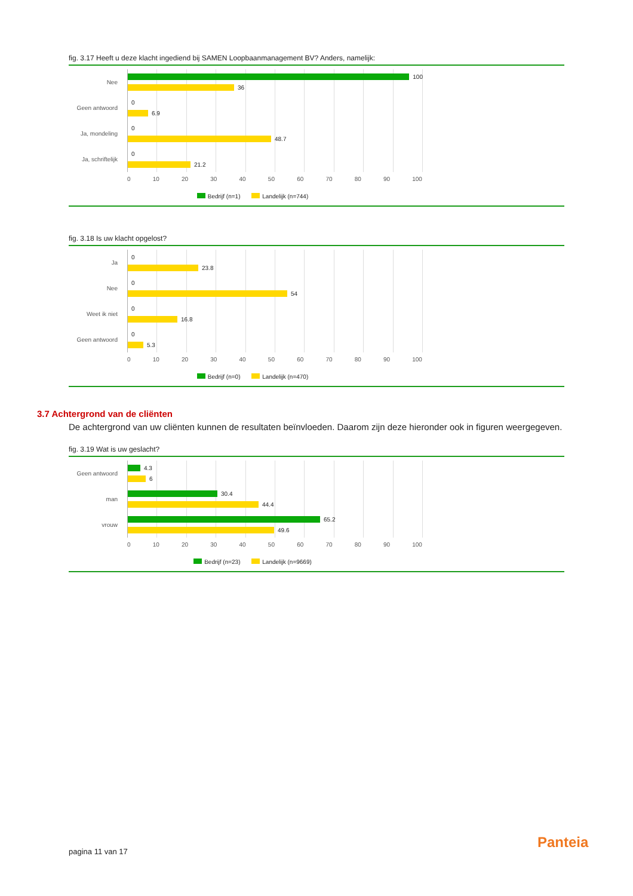fig. 3.17 Heeft u deze klacht ingediend bij SAMEN Loopbaanmanagement BV? Anders, namelijk:
Nee
100
36
Geen antwoord
0
6.9
Ja, mondeling
0
48.7
Ja, schriftelijk
0
21.2
0 10 20 30 40 50 60 70 80 90 100
Bedrijf (n=1) Landelijk (n=744)
fig. 3.18 Is uw klacht opgelost?
Ja
0
23.8
Nee
0
54
Weet ik niet
0
16.8
Geen antwoord
0
5.3
0 10 20 30 40 50 60 70 80 90 100
Bedrijf (n=0) Landelijk (n=470)
3.7 Achtergrond van de cliënten
De achtergrond van uw cliënten kunnen de resultaten beïnvloeden. Daarom zijn deze hieronder ook in figuren weergegeven.
fig. 3.19 Wat is uw geslacht?
Geen antwoord
4.3
6
man
30.4
44.4
vrouw
65.2
49.6
0 10 20 30 40 50 60 70 80 90 100
Bedrijf (n=23) Landelijk (n=9669)
pagina 11 van 17
Panteia